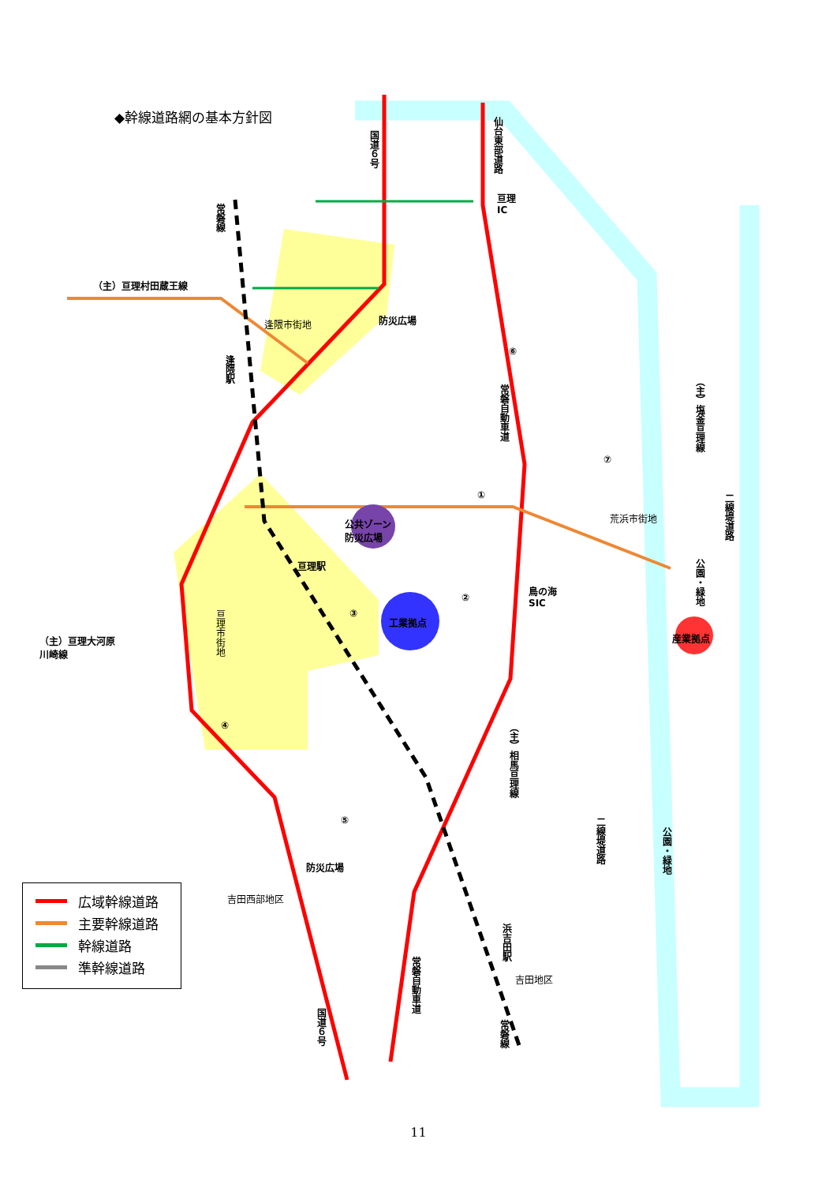◆幹線道路網の基本方針図
国道６号
仙台東部道路
亘理
IC
常磐線
（主）亘理村田蔵王線
逢隈市街地 防災広場
逢隈駅
⑥
常磐自動車道
（主）塩釜亘理線
⑦
①
二線堤道路
荒浜市街地
公共ゾーン
防災広場
亘理駅
公園・緑地
鳥の海
SIC
②
③
工業拠点
亘理市街地
産業拠点
（主）亘理大河原
川崎線
④
（主）相馬亘理線
⑤
二線堤道路
公園・緑地
防災広場
吉田西部地区
浜吉田駅
常磐自動車道
吉田地区
国道６号
常磐線
広域幹線道路
主要幹線道路
幹線道路
準幹線道路
11